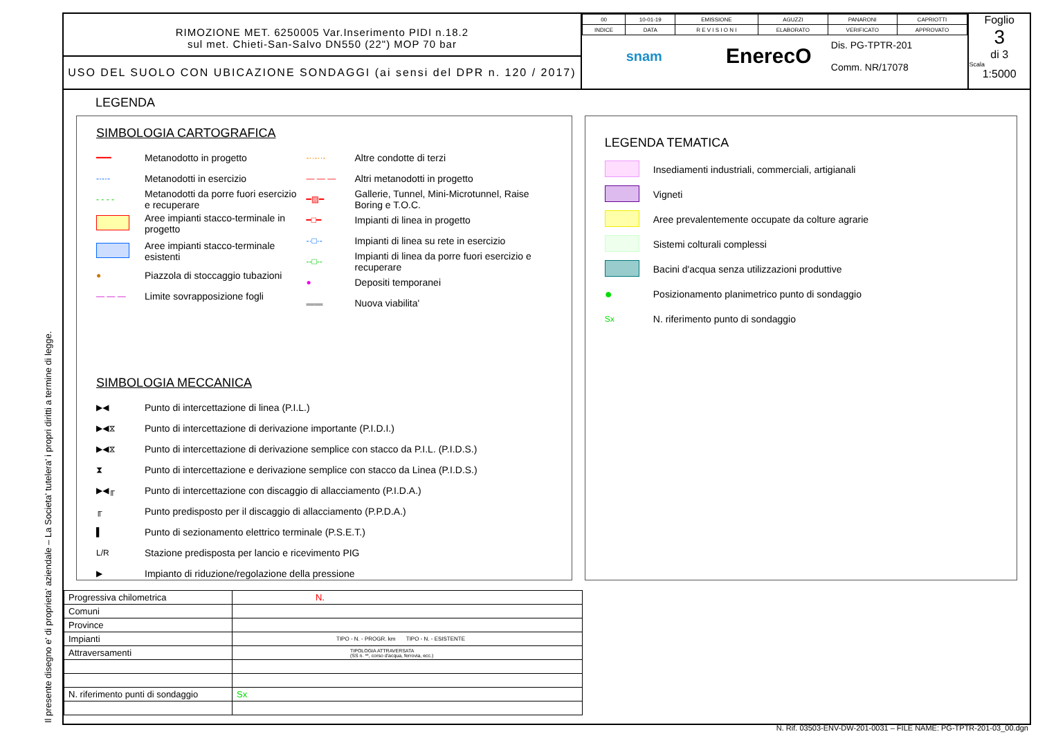Il presente disegno e' di proprieta' aziendale – La Societa' tutelera' i propri diritti a termine di legge.
RIMOZIONE MET. 6250005 Var.Inserimento PIDI n.18.2
sul met. Chieti-San-Salvo DN550 (22") MOP 70 bar
USO DEL SUOLO CON UBICAZIONE SONDAGGI (ai sensi del DPR n. 120 / 2017)
| 00 | 10-01-19 | EMISSIONE | AGUZZI | PANARONI | CAPRIOTTI |
| INDICE | DATA | R E V I S I O N I | ELABORATO | VERIFICATO | APPROVATO |
snam
EnerecO
Dis. PG-TPTR-201
Comm. NR/17078
Foglio
3
di 3
Scala
1:5000
LEGENDA
SIMBOLOGIA CARTOGRAFICA
━━━ Metanodotto in progetto
-·-·- Metanodotti in esercizio
- - - - Metanodotti da porre fuori esercizio
e recuperare
Aree impianti stacco-terminale in progetto
Aree impianti stacco-terminale esistenti
● Piazzola di stoccaggio tubazioni
— — — Limite sovrapposizione fogli
-··-··- Altre condotte di terzi
— — — Altri metanodotti in progetto
━▨━ Gallerie, Tunnel, Mini-Microtunnel, Raise Boring e T.O.C.
━□━ Impianti di linea in progetto
-·□·- Impianti di linea su rete in esercizio
--□-- Impianti di linea da porre fuori esercizio e recuperare
● Depositi temporanei
▬▬ Nuova viabilita'
SIMBOLOGIA MECCANICA
▶◀ Punto di intercettazione di linea (P.I.L.)
▶◀⧖ Punto di intercettazione di derivazione importante (P.I.D.I.)
▶◀⧖ Punto di intercettazione di derivazione semplice con stacco da P.I.L. (P.I.D.S.)
⧗ Punto di intercettazione e derivazione semplice con stacco da Linea (P.I.D.S.)
▶◀╓ Punto di intercettazione con discaggio di allacciamento (P.I.D.A.)
╓ Punto predisposto per il discaggio di allacciamento (P.P.D.A.)
▌ Punto di sezionamento elettrico terminale (P.S.E.T.)
L/R Stazione predisposta per lancio e ricevimento PIG
▶ Impianto di riduzione/regolazione della pressione
LEGENDA TEMATICA
Insediamenti industriali, commerciali, artigianali
Vigneti
Aree prevalentemente occupate da colture agrarie
Sistemi colturali complessi
Bacini d'acqua senza utilizzazioni produttive
● Posizionamento planimetrico punto di sondaggio
Sx N. riferimento punto di sondaggio
| Progressiva chilometrica | N. |
| Comuni | |
| Province | |
| Impianti | TIPO - N. - PROGR. km TIPO - N. - ESISTENTE |
| Attraversamenti | TIPOLOGIA ATTRAVERSATA (SS n. **, corso d'acqua, ferrovia, ecc.) |
| N. riferimento punti di sondaggio | Sx |
N. Rif. 03503-ENV-DW-201-0031 – FILE NAME: PG-TPTR-201-03_00.dgn